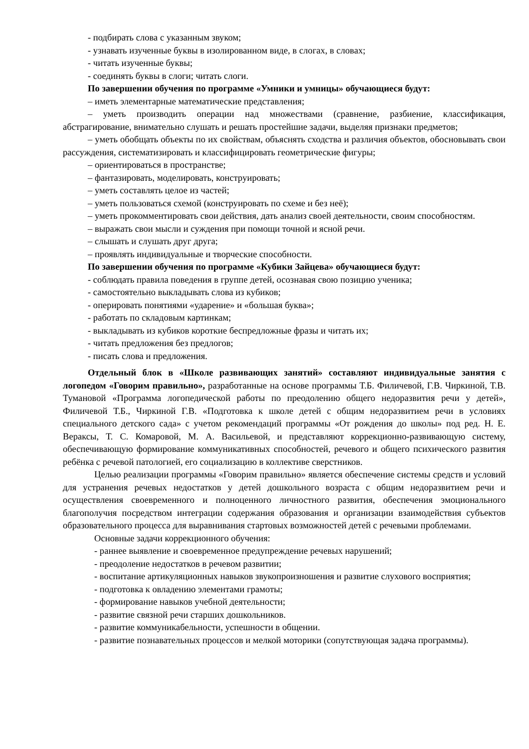- подбирать слова с указанным звуком;
- узнавать изученные буквы в изолированном виде, в слогах, в словах;
- читать изученные буквы;
- соединять буквы в слоги; читать слоги.
По завершении обучения по программе «Умники и умницы» обучающиеся будут:
– иметь элементарные математические представления;
– уметь производить операции над множествами (сравнение, разбиение, классификация, абстрагирование, внимательно слушать и решать простейшие задачи, выделяя признаки предметов;
– уметь обобщать объекты по их свойствам, объяснять сходства и различия объектов, обосновывать свои рассуждения, систематизировать и классифицировать геометрические фигуры;
– ориентироваться в пространстве;
– фантазировать, моделировать, конструировать;
– уметь составлять целое из частей;
– уметь пользоваться схемой (конструировать по схеме и без неё);
– уметь прокомментировать свои действия, дать анализ своей деятельности, своим способностям.
– выражать свои мысли и суждения при помощи точной и ясной речи.
– слышать и слушать друг друга;
– проявлять индивидуальные и творческие способности.
По завершении обучения по программе «Кубики Зайцева» обучающиеся будут:
- соблюдать правила поведения в группе детей, осознавая свою позицию ученика;
- самостоятельно выкладывать слова из кубиков;
- оперировать понятиями «ударение» и «большая буква»;
- работать по складовым картинкам;
- выкладывать из кубиков короткие беспредложные фразы и читать их;
- читать предложения без предлогов;
- писать слова и предложения.
Отдельный блок в «Школе развивающих занятий» составляют индивидуальные занятия с логопедом «Говорим правильно», разработанные на основе программы Т.Б. Филичевой, Г.В. Чиркиной, Т.В. Тумановой «Программа логопедической работы по преодолению общего недоразвития речи у детей», Филичевой Т.Б., Чиркиной Г.В. «Подготовка к школе детей с общим недоразвитием речи в условиях специального детского сада» с учетом рекомендаций программы «От рождения до школы» под ред. Н. Е. Вераксы, Т. С. Комаровой, М. А. Васильевой, и представляют коррекционно-развивающую систему, обеспечивающую формирование коммуникативных способностей, речевого и общего психического развития ребёнка с речевой патологией, его социализацию в коллективе сверстников.
Целью реализации программы «Говорим правильно» является обеспечение системы средств и условий для устранения речевых недостатков у детей дошкольного возраста с общим недоразвитием речи и осуществления своевременного и полноценного личностного развития, обеспечения эмоционального благополучия посредством интеграции содержания образования и организации взаимодействия субъектов образовательного процесса для выравнивания стартовых возможностей детей с речевыми проблемами.
Основные задачи коррекционного обучения:
- раннее выявление и своевременное предупреждение речевых нарушений;
- преодоление недостатков в речевом развитии;
- воспитание артикуляционных навыков звукопроизношения и развитие слухового восприятия;
- подготовка к овладению элементами грамоты;
- формирование навыков учебной деятельности;
- развитие связной речи старших дошкольников.
- развитие коммуникабельности, успешности в общении.
- развитие познавательных процессов и мелкой моторики (сопутствующая задача программы).